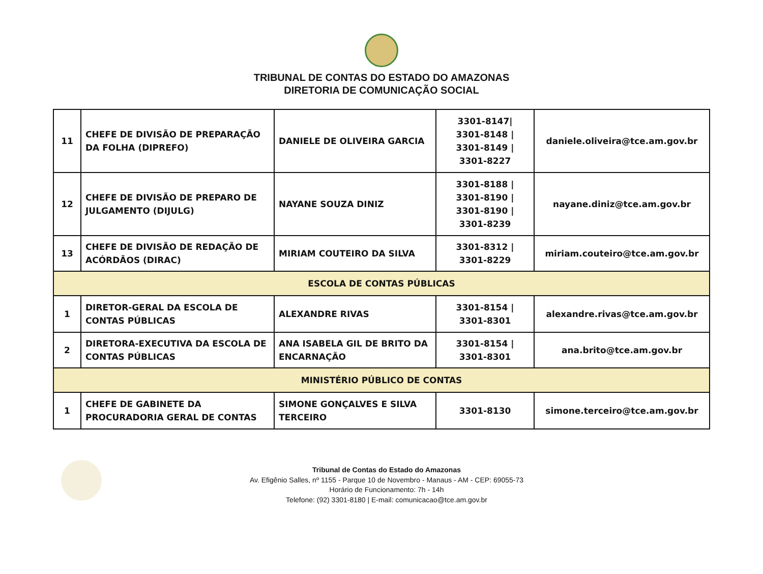TRIBUNAL DE CONTAS DO ESTADO DO AMAZONAS
DIRETORIA DE COMUNICAÇÃO SOCIAL
| 11 | CHEFE DE DIVISÃO DE PREPARAÇÃO DA FOLHA (DIPREFO) | DANIELE DE OLIVEIRA GARCIA | 3301-8147/ 3301-8148 / 3301-8149 / 3301-8227 | daniele.oliveira@tce.am.gov.br |
| 12 | CHEFE DE DIVISÃO DE PREPARO DE JULGAMENTO (DIJULG) | NAYANE SOUZA DINIZ | 3301-8188 / 3301-8190 / 3301-8190 / 3301-8239 | nayane.diniz@tce.am.gov.br |
| 13 | CHEFE DE DIVISÃO DE REDAÇÃO DE ACÓRDÃOS (DIRAC) | MIRIAM COUTEIRO DA SILVA | 3301-8312 / 3301-8229 | miriam.couteiro@tce.am.gov.br |
| ESCOLA DE CONTAS PÚBLICAS | | | | |
| 1 | DIRETOR-GERAL DA ESCOLA DE CONTAS PÚBLICAS | ALEXANDRE RIVAS | 3301-8154 / 3301-8301 | alexandre.rivas@tce.am.gov.br |
| 2 | DIRETORA-EXECUTIVA DA ESCOLA DE CONTAS PÚBLICAS | ANA ISABELA GIL DE BRITO DA ENCARNAÇÃO | 3301-8154 / 3301-8301 | ana.brito@tce.am.gov.br |
| MINISTÉRIO PÚBLICO DE CONTAS | | | | |
| 1 | CHEFE DE GABINETE DA PROCURADORIA GERAL DE CONTAS | SIMONE GONÇALVES E SILVA TERCEIRO | 3301-8130 | simone.terceiro@tce.am.gov.br |
Tribunal de Contas do Estado do Amazonas
Av. Efigênio Salles, nº 1155 - Parque 10 de Novembro - Manaus - AM - CEP: 69055-73
Horário de Funcionamento: 7h - 14h
Telefone: (92) 3301-8180 | E-mail: comunicacao@tce.am.gov.br